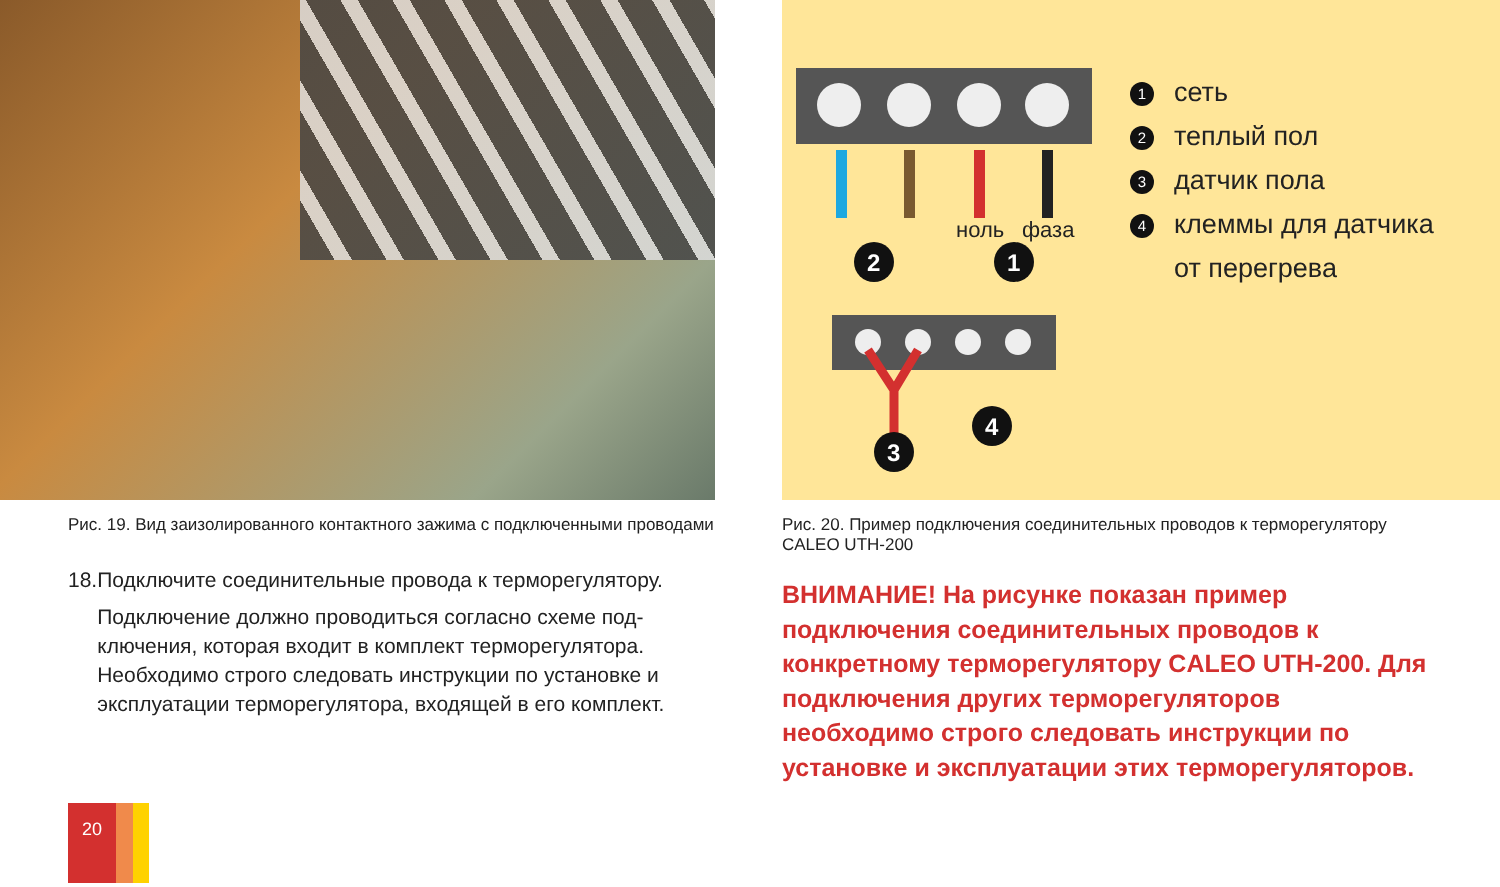ноль
фаза
2
1
3
4
1 сеть
2 теплый пол
3 датчик пола
4 клеммы для датчика
от перегрева
Рис. 19. Вид заизолированного контактного зажима с подключенными проводами
18. Подключите соединительные провода к терморегулятору.
Подключение должно проводиться согласно схеме под-ключения, которая входит в комплект терморегулятора. Необходимо строго следовать инструкции по установке и эксплуатации терморегулятора, входящей в его комплект.
Рис. 20. Пример подключения соединительных проводов к терморегулятору
CALEO UTH-200
ВНИМАНИЕ! На рисунке показан пример подключения соединительных проводов к конкретному терморегулятору CALEO UTH-200. Для подключения других терморегуляторов необходимо строго следовать инструкции по установке и эксплуатации этих терморегуляторов.
20